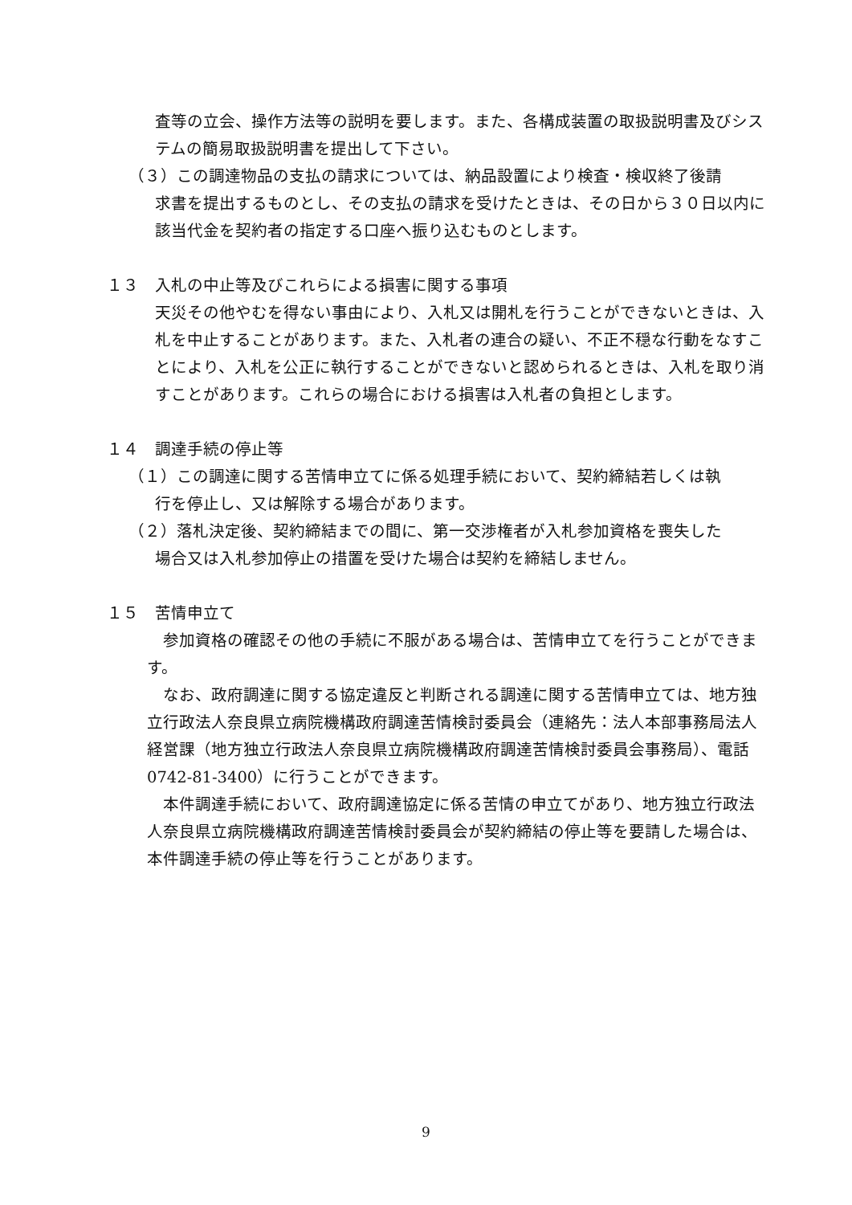査等の立会、操作方法等の説明を要します。また、各構成装置の取扱説明書及びシステムの簡易取扱説明書を提出して下さい。
（３）この調達物品の支払の請求については、納品設置により検査・検収終了後請
求書を提出するものとし、その支払の請求を受けたときは、その日から３０日以内に該当代金を契約者の指定する口座へ振り込むものとします。
１３　入札の中止等及びこれらによる損害に関する事項
天災その他やむを得ない事由により、入札又は開札を行うことができないときは、入札を中止することがあります。また、入札者の連合の疑い、不正不穏な行動をなすことにより、入札を公正に執行することができないと認められるときは、入札を取り消すことがあります。これらの場合における損害は入札者の負担とします。
１４　調達手続の停止等
（１）この調達に関する苦情申立てに係る処理手続において、契約締結若しくは執
行を停止し、又は解除する場合があります。
（２）落札決定後、契約締結までの間に、第一交渉権者が入札参加資格を喪失した
場合又は入札参加停止の措置を受けた場合は契約を締結しません。
１５　苦情申立て
　参加資格の確認その他の手続に不服がある場合は、苦情申立てを行うことができます。
　なお、政府調達に関する協定違反と判断される調達に関する苦情申立ては、地方独立行政法人奈良県立病院機構政府調達苦情検討委員会（連絡先：法人本部事務局法人経営課（地方独立行政法人奈良県立病院機構政府調達苦情検討委員会事務局）、電話 0742-81-3400）に行うことができます。
　本件調達手続において、政府調達協定に係る苦情の申立てがあり、地方独立行政法人奈良県立病院機構政府調達苦情検討委員会が契約締結の停止等を要請した場合は、本件調達手続の停止等を行うことがあります。
9